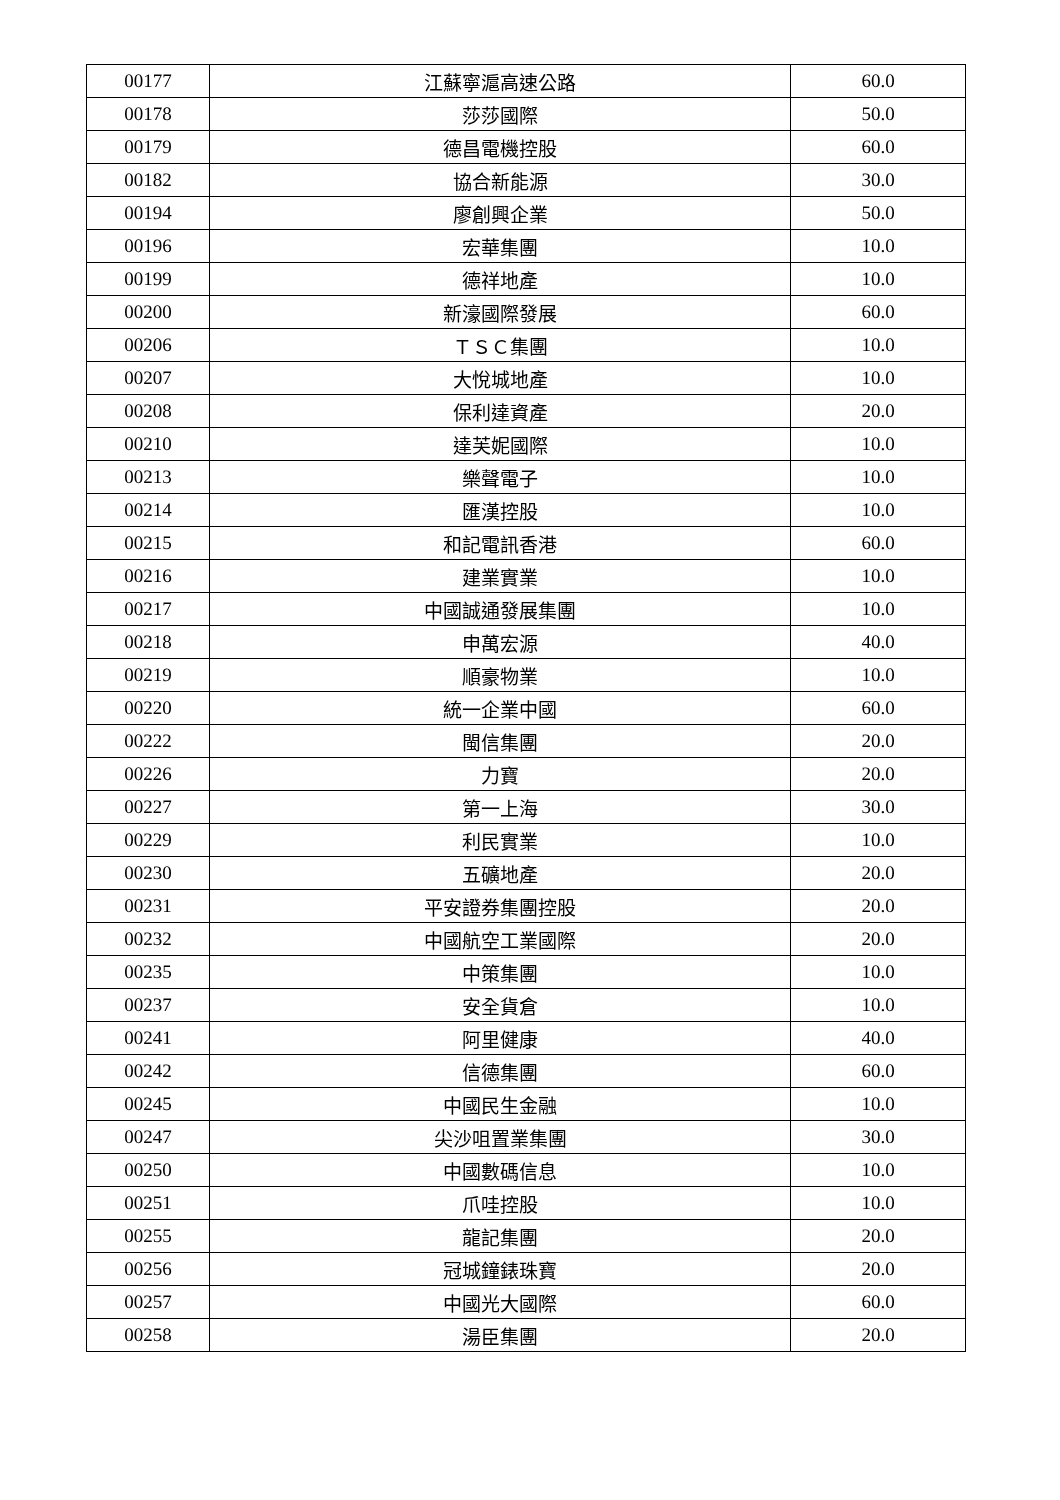| 00177 | 江蘇寧滬高速公路 | 60.0 |
| 00178 | 莎莎國際 | 50.0 |
| 00179 | 德昌電機控股 | 60.0 |
| 00182 | 協合新能源 | 30.0 |
| 00194 | 廖創興企業 | 50.0 |
| 00196 | 宏華集團 | 10.0 |
| 00199 | 德祥地產 | 10.0 |
| 00200 | 新濠國際發展 | 60.0 |
| 00206 | ＴＳＣ集團 | 10.0 |
| 00207 | 大悅城地產 | 10.0 |
| 00208 | 保利達資產 | 20.0 |
| 00210 | 達芙妮國際 | 10.0 |
| 00213 | 樂聲電子 | 10.0 |
| 00214 | 匯漢控股 | 10.0 |
| 00215 | 和記電訊香港 | 60.0 |
| 00216 | 建業實業 | 10.0 |
| 00217 | 中國誠通發展集團 | 10.0 |
| 00218 | 申萬宏源 | 40.0 |
| 00219 | 順豪物業 | 10.0 |
| 00220 | 統一企業中國 | 60.0 |
| 00222 | 閩信集團 | 20.0 |
| 00226 | 力寶 | 20.0 |
| 00227 | 第一上海 | 30.0 |
| 00229 | 利民實業 | 10.0 |
| 00230 | 五礦地產 | 20.0 |
| 00231 | 平安證券集團控股 | 20.0 |
| 00232 | 中國航空工業國際 | 20.0 |
| 00235 | 中策集團 | 10.0 |
| 00237 | 安全貨倉 | 10.0 |
| 00241 | 阿里健康 | 40.0 |
| 00242 | 信德集團 | 60.0 |
| 00245 | 中國民生金融 | 10.0 |
| 00247 | 尖沙咀置業集團 | 30.0 |
| 00250 | 中國數碼信息 | 10.0 |
| 00251 | 爪哇控股 | 10.0 |
| 00255 | 龍記集團 | 20.0 |
| 00256 | 冠城鐘錶珠寶 | 20.0 |
| 00257 | 中國光大國際 | 60.0 |
| 00258 | 湯臣集團 | 20.0 |